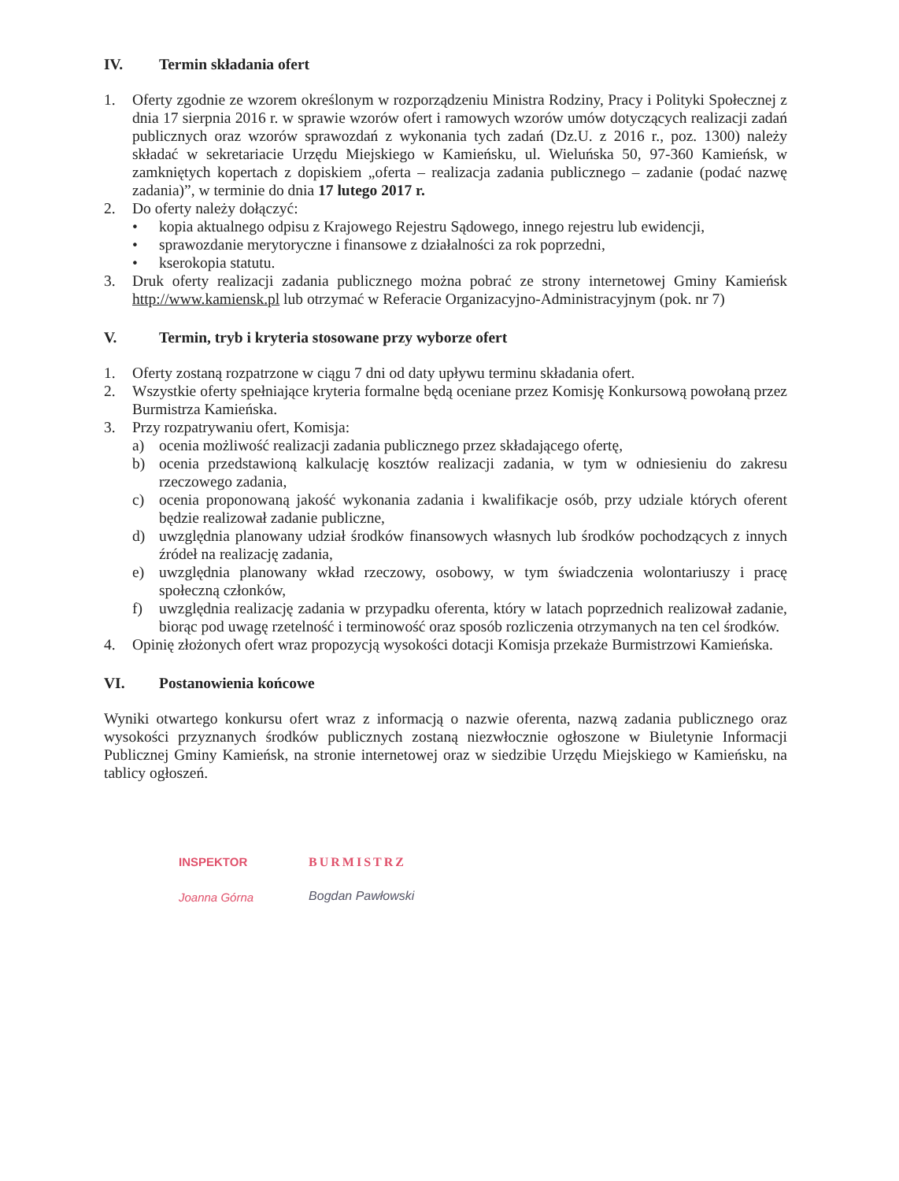IV. Termin składania ofert
1. Oferty zgodnie ze wzorem określonym w rozporządzeniu Ministra Rodziny, Pracy i Polityki Społecznej z dnia 17 sierpnia 2016 r. w sprawie wzorów ofert i ramowych wzorów umów dotyczących realizacji zadań publicznych oraz wzorów sprawozdań z wykonania tych zadań (Dz.U. z 2016 r., poz. 1300) należy składać w sekretariacie Urzędu Miejskiego w Kamieńsku, ul. Wieluńska 50, 97-360 Kamieńsk, w zamkniętych kopertach z dopiskiem „oferta – realizacja zadania publicznego – zadanie (podać nazwę zadania)”, w terminie do dnia 17 lutego 2017 r.
2. Do oferty należy dołączyć:
• kopia aktualnego odpisu z Krajowego Rejestru Sądowego, innego rejestru lub ewidencji,
• sprawozdanie merytoryczne i finansowe z działalności za rok poprzedni,
• kserokopia statutu.
3. Druk oferty realizacji zadania publicznego można pobrać ze strony internetowej Gminy Kamieńsk http://www.kamiensk.pl lub otrzymać w Referacie Organizacyjno-Administracyjnym (pok. nr 7)
V. Termin, tryb i kryteria stosowane przy wyborze ofert
1. Oferty zostaną rozpatrzone w ciągu 7 dni od daty upływu terminu składania ofert.
2. Wszystkie oferty spełniające kryteria formalne będą oceniane przez Komisję Konkursową powołaną przez Burmistrza Kamieńska.
3. Przy rozpatrywaniu ofert, Komisja:
a) ocenia możliwość realizacji zadania publicznego przez składającego ofertę,
b) ocenia przedstawioną kalkulację kosztów realizacji zadania, w tym w odniesieniu do zakresu rzeczowego zadania,
c) ocenia proponowaną jakość wykonania zadania i kwalifikacje osób, przy udziale których oferent będzie realizował zadanie publiczne,
d) uwzględnia planowany udział środków finansowych własnych lub środków pochodzących z innych źródeł na realizację zadania,
e) uwzględnia planowany wkład rzeczowy, osobowy, w tym świadczenia wolontariuszy i pracę społeczną członków,
f) uwzględnia realizację zadania w przypadku oferenta, który w latach poprzednich realizował zadanie, biorąc pod uwagę rzetelność i terminowość oraz sposób rozliczenia otrzymanych na ten cel środków.
4. Opinię złożonych ofert wraz propozycją wysokości dotacji Komisja przekaże Burmistrzowi Kamieńska.
VI. Postanowienia końcowe
Wyniki otwartego konkursu ofert wraz z informacją o nazwie oferenta, nazwą zadania publicznego oraz wysokości przyznanych środków publicznych zostaną niezwłocznie ogłoszone w Biuletynie Informacji Publicznej Gminy Kamieńsk, na stronie internetowej oraz w siedzibie Urzędu Miejskiego w Kamieńsku, na tablicy ogłoszeń.
INSPEKTOR
Joanna Górna
BURMISTRZ
Bogdan Pawłowski